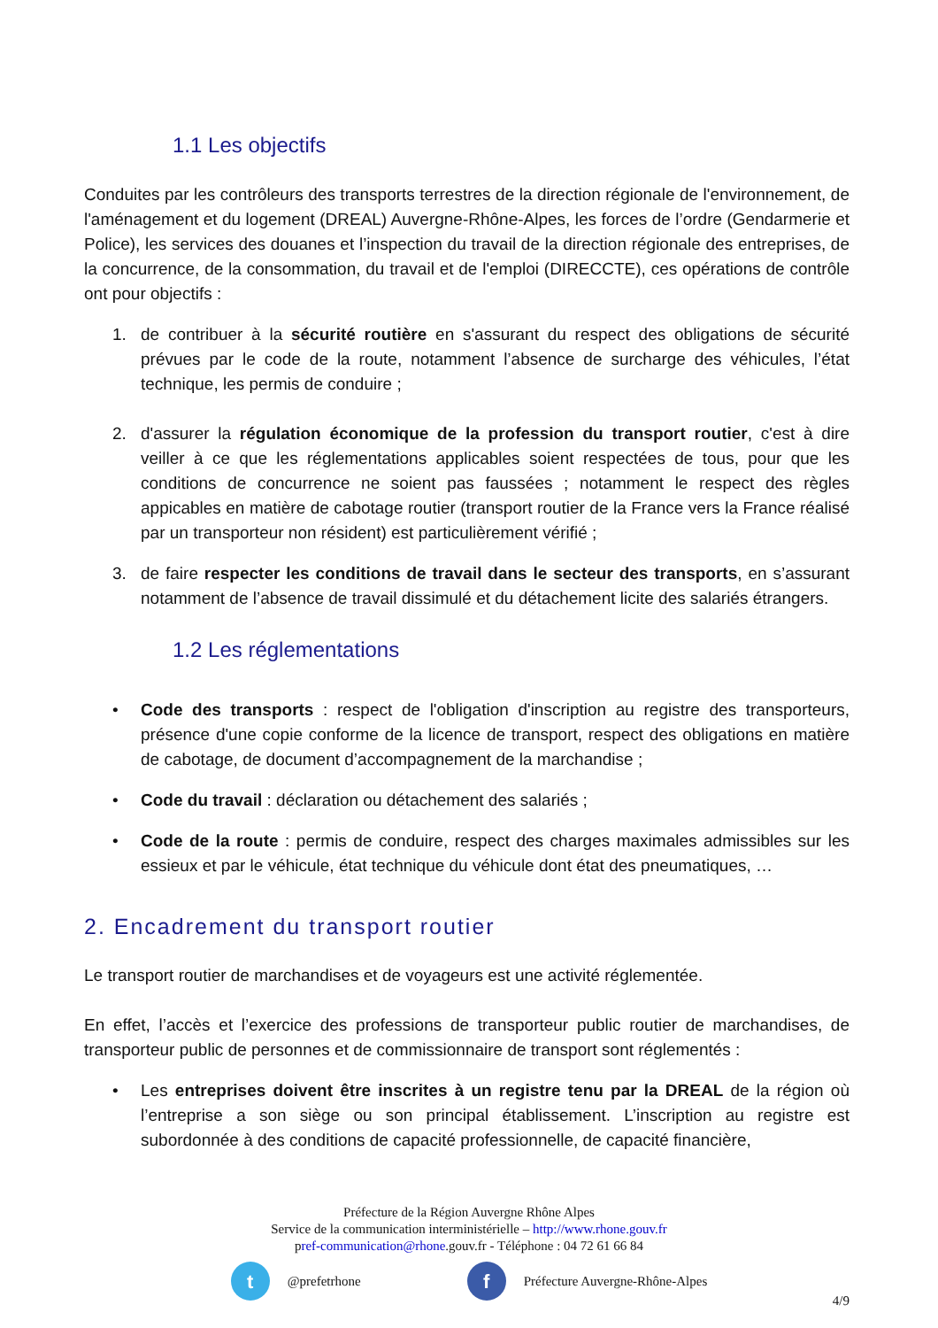1.1 Les objectifs
Conduites par les contrôleurs des transports terrestres de la direction régionale de l'environnement, de l'aménagement et du logement (DREAL) Auvergne-Rhône-Alpes, les forces de l’ordre (Gendarmerie et Police), les services des douanes et l’inspection du travail de la direction régionale des entreprises, de la concurrence, de la consommation, du travail et de l'emploi (DIRECCTE), ces opérations de contrôle ont pour objectifs :
1. de contribuer à la sécurité routière en s'assurant du respect des obligations de sécurité prévues par le code de la route, notamment l’absence de surcharge des véhicules, l’état technique, les permis de conduire ;
2. d'assurer la régulation économique de la profession du transport routier, c'est à dire veiller à ce que les réglementations applicables soient respectées de tous, pour que les conditions de concurrence ne soient pas faussées ; notamment le respect des règles appicables en matière de cabotage routier (transport routier de la France vers la France réalisé par un transporteur non résident) est particulièrement vérifié ;
3. de faire respecter les conditions de travail dans le secteur des transports, en s’assurant notamment de l’absence de travail dissimulé et du détachement licite des salariés étrangers.
1.2 Les réglementations
• Code des transports : respect de l'obligation d'inscription au registre des transporteurs, présence d'une copie conforme de la licence de transport, respect des obligations en matière de cabotage, de document d’accompagnement de la marchandise ;
• Code du travail : déclaration ou détachement des salariés ;
• Code de la route : permis de conduire, respect des charges maximales admissibles sur les essieux et par le véhicule, état technique du véhicule dont état des pneumatiques, …
2. Encadrement du transport routier
Le transport routier de marchandises et de voyageurs est une activité réglementée.
En effet, l’accès et l’exercice des professions de transporteur public routier de marchandises, de transporteur public de personnes et de commissionnaire de transport sont réglementés :
• Les entreprises doivent être inscrites à un registre tenu par la DREAL de la région où l’entreprise a son siège ou son principal établissement. L’inscription au registre est subordonnée à des conditions de capacité professionnelle, de capacité financière,
Préfecture de la Région Auvergne Rhône Alpes
Service de la communication interministérielle – http://www.rhone.gouv.fr
pref-communication@rhone.gouv.fr - Téléphone : 04 72 61 66 84
t @prefetrhone f Préfecture Auvergne-Rhône-Alpes
4/9